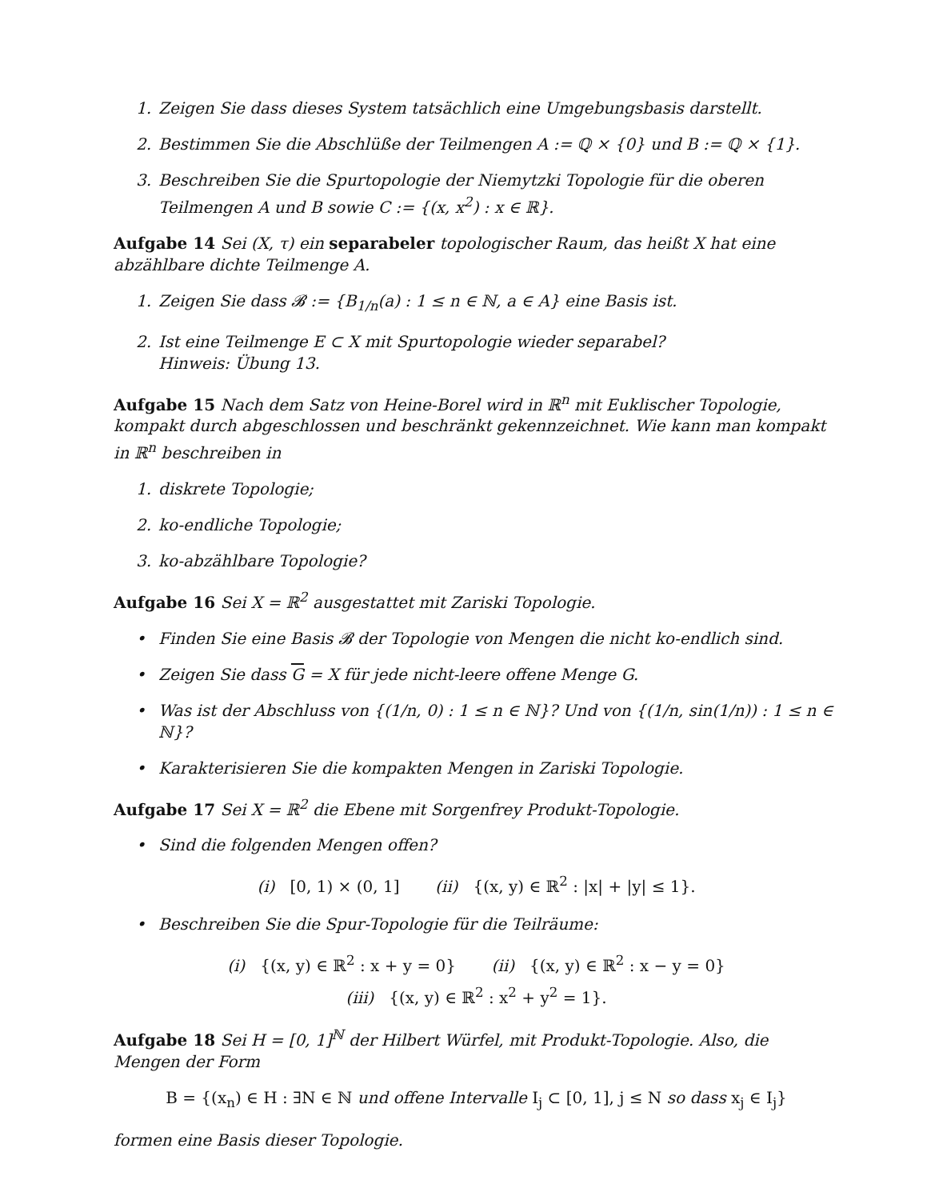1. Zeigen Sie dass dieses System tatsächlich eine Umgebungsbasis darstellt.
2. Bestimmen Sie die Abschlüße der Teilmengen A := ℚ × {0} und B := ℚ × {1}.
3. Beschreiben Sie die Spurtopologie der Niemytzki Topologie für die oberen Teilmengen A und B sowie C := {(x, x<sup>2</sup>) : x ∈ ℝ}.
Aufgabe 14 Sei (X, τ) ein separabeler topologischer Raum, das heißt X hat eine abzählbare dichte Teilmenge A.
1. Zeigen Sie dass 𝓑 := {B<sub>1/n</sub>(a) : 1 ≤ n ∈ ℕ, a ∈ A} eine Basis ist.
2. Ist eine Teilmenge E ⊂ X mit Spurtopologie wieder separabel?
Hinweis: Übung 13.
Aufgabe 15 Nach dem Satz von Heine-Borel wird in ℝ<sup>n</sup> mit Euklischer Topologie, kompakt durch abgeschlossen und beschränkt gekennzeichnet. Wie kann man kompakt in ℝ<sup>n</sup> beschreiben in
1. diskrete Topologie;
2. ko-endliche Topologie;
3. ko-abzählbare Topologie?
Aufgabe 16 Sei X = ℝ<sup>2</sup> ausgestattet mit Zariski Topologie.
• Finden Sie eine Basis 𝓑 der Topologie von Mengen die nicht ko-endlich sind.
• Zeigen Sie dass G = X für jede nicht-leere offene Menge G.
• Was ist der Abschluss von {(1/n, 0) : 1 ≤ n ∈ ℕ}? Und von {(1/n, sin(1/n)) : 1 ≤ n ∈ ℕ}?
• Karakterisieren Sie die kompakten Mengen in Zariski Topologie.
Aufgabe 17 Sei X = ℝ<sup>2</sup> die Ebene mit Sorgenfrey Produkt-Topologie.
• Sind die folgenden Mengen offen?
(i) [0, 1) × (0, 1] (ii) {(x, y) ∈ ℝ<sup>2</sup> : |x| + |y| ≤ 1}.
• Beschreiben Sie die Spur-Topologie für die Teilräume:
(i) {(x, y) ∈ ℝ<sup>2</sup> : x + y = 0} (ii) {(x, y) ∈ ℝ<sup>2</sup> : x − y = 0}
(iii) {(x, y) ∈ ℝ<sup>2</sup> : x<sup>2</sup> + y<sup>2</sup> = 1}.
Aufgabe 18 Sei H = [0, 1]<sup>ℕ</sup> der Hilbert Würfel, mit Produkt-Topologie. Also, die Mengen der Form
B = {(x<sub>n</sub>) ∈ H : ∃N ∈ ℕ und offene Intervalle I<sub>j</sub> ⊂ [0, 1], j ≤ N so dass x<sub>j</sub> ∈ I<sub>j</sub>}
formen eine Basis dieser Topologie.